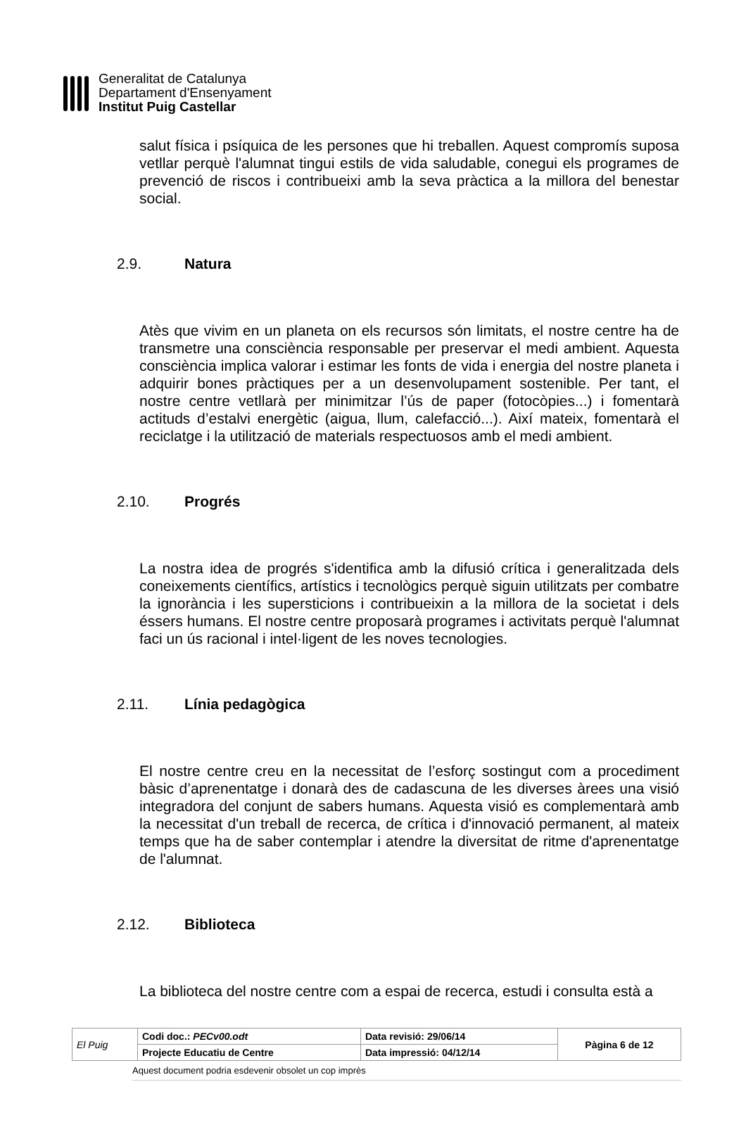Generalitat de Catalunya
Departament d'Ensenyament
Institut Puig Castellar
salut física i psíquica de les persones que hi treballen. Aquest compromís suposa vetllar perquè l'alumnat tingui estils de vida saludable, conegui els programes de prevenció de riscos i contribueixi amb la seva pràctica a la millora del benestar social.
2.9. Natura
Atès que vivim en un planeta on els recursos són limitats, el nostre centre ha de transmetre una consciència responsable per preservar el medi ambient. Aquesta consciència implica valorar i estimar les fonts de vida i energia del nostre planeta i adquirir bones pràctiques per a un desenvolupament sostenible. Per tant, el nostre centre vetllarà per minimitzar l’ús de paper (fotocòpies...) i fomentarà actituds d’estalvi energètic (aigua, llum, calefacció...). Així mateix, fomentarà el reciclatge i la utilització de materials respectuosos amb el medi ambient.
2.10. Progrés
La nostra idea de progrés s'identifica amb la difusió crítica i generalitzada dels coneixements científics, artístics i tecnològics perquè siguin utilitzats per combatre la ignorància i les supersticions i contribueixin a la millora de la societat i dels éssers humans. El nostre centre proposarà programes i activitats perquè l'alumnat faci un ús racional i intel·ligent de les noves tecnologies.
2.11. Línia pedagògica
El nostre centre creu en la necessitat de l’esforç sostingut com a procediment bàsic d’aprenentatge i donarà des de cadascuna de les diverses àrees una visió integradora del conjunt de sabers humans. Aquesta visió es complementarà amb la necessitat d'un treball de recerca, de crítica i d'innovació permanent, al mateix temps que ha de saber contemplar i atendre la diversitat de ritme d'aprenentatge de l'alumnat.
2.12. Biblioteca
La biblioteca del nostre centre com a espai de recerca, estudi i consulta està a
| El Puig | Codi doc.: PECv00.odt | Data revisió: 29/06/14 | Pàgina 6 de 12 |
| | Projecte Educatiu de Centre | Data impressió: 04/12/14 | |
Aquest document podria esdevenir obsolet un cop imprès